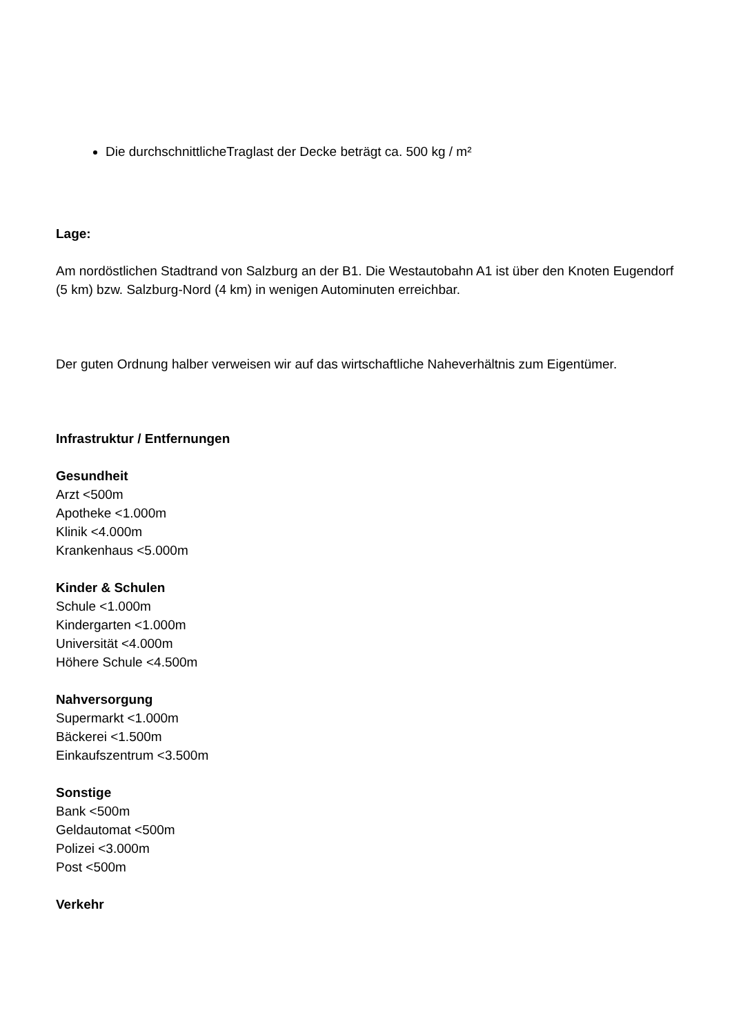Die durchschnittlicheTraglast der Decke beträgt ca. 500 kg / m²
Lage:
Am nordöstlichen Stadtrand von Salzburg an der B1. Die Westautobahn A1 ist über den Knoten Eugendorf (5 km) bzw. Salzburg-Nord (4 km) in wenigen Autominuten erreichbar.
Der guten Ordnung halber verweisen wir auf das wirtschaftliche Naheverhältnis zum Eigentümer.
Infrastruktur / Entfernungen
Gesundheit
Arzt <500m
Apotheke <1.000m
Klinik <4.000m
Krankenhaus <5.000m
Kinder & Schulen
Schule <1.000m
Kindergarten <1.000m
Universität <4.000m
Höhere Schule <4.500m
Nahversorgung
Supermarkt <1.000m
Bäckerei <1.500m
Einkaufszentrum <3.500m
Sonstige
Bank <500m
Geldautomat <500m
Polizei <3.000m
Post <500m
Verkehr